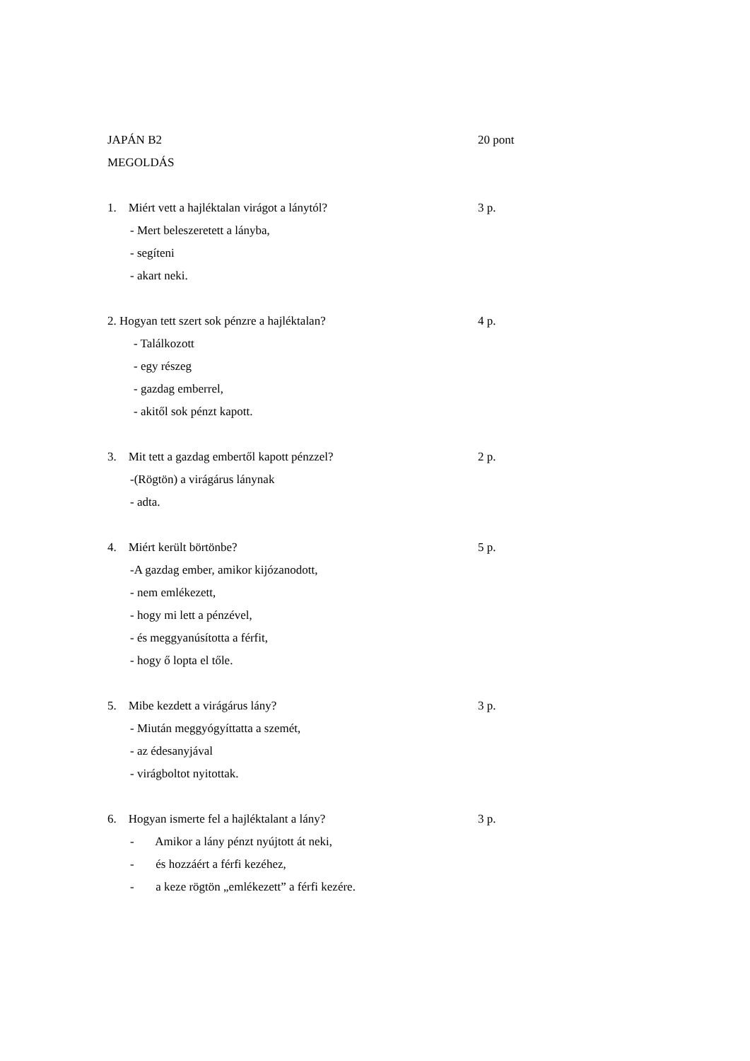JAPÁN B2 20 pont
MEGOLDÁS
1. Miért vett a hajléktalan virágot a lánytól? 3 p.
- Mert beleszeretett a lányba,
- segíteni
- akart neki.
2. Hogyan tett szert sok pénzre a hajléktalan? 4 p.
- Találkozott
- egy részeg
- gazdag emberrel,
- akitől sok pénzt kapott.
3. Mit tett a gazdag embertől kapott pénzzel? 2 p.
-(Rögtön) a virágárus lánynak
- adta.
4. Miért került börtönbe? 5 p.
-A gazdag ember, amikor kijózanodott,
- nem emlékezett,
- hogy mi lett a pénzével,
- és meggyanúsította a férfit,
- hogy ő lopta el tőle.
5. Mibe kezdett a virágárus lány? 3 p.
- Miután meggyógyíttatta a szemét,
- az édesanyjával
- virágboltot nyitottak.
6. Hogyan ismerte fel a hajléktalant a lány? 3 p.
- Amikor a lány pénzt nyújtott át neki,
- és hozzáért a férfi kezéhez,
- a keze rögtön „emlékezett” a férfi kezére.